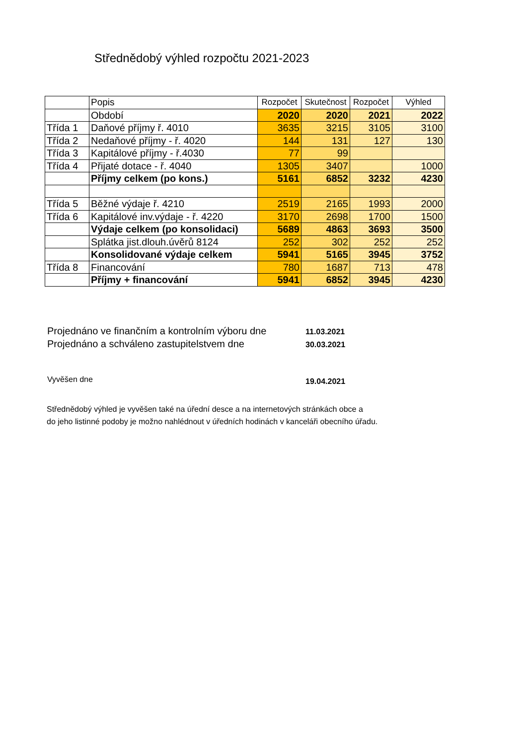Střednědobý výhled rozpočtu 2021-2023
| | Popis | Rozpočet | Skutečnost | Rozpočet | Výhled |
| --- | --- | --- | --- | --- | --- |
| | Období | 2020 | 2020 | 2021 | 2022 |
| Třída 1 | Daňové příjmy ř. 4010 | 3635 | 3215 | 3105 | 3100 |
| Třída 2 | Nedaňové příjmy - ř. 4020 | 144 | 131 | 127 | 130 |
| Třída 3 | Kapitálové příjmy - ř.4030 | 77 | 99 | | |
| Třída 4 | Přijaté dotace - ř. 4040 | 1305 | 3407 | | 1000 |
| | Příjmy celkem (po kons.) | 5161 | 6852 | 3232 | 4230 |
| Třída 5 | Běžné výdaje ř. 4210 | 2519 | 2165 | 1993 | 2000 |
| Třída 6 | Kapitálové inv.výdaje - ř. 4220 | 3170 | 2698 | 1700 | 1500 |
| | Výdaje celkem (po konsolidaci) | 5689 | 4863 | 3693 | 3500 |
| | Splátka jist.dlouh.úvěrů 8124 | 252 | 302 | 252 | 252 |
| | Konsolidované výdaje celkem | 5941 | 5165 | 3945 | 3752 |
| Třída 8 | Financování | 780 | 1687 | 713 | 478 |
| | Příjmy + financování | 5941 | 6852 | 3945 | 4230 |
Projednáno ve finančním a kontrolním výboru dne 11.03.2021
Projednáno a schváleno zastupitelstvem dne 30.03.2021
Vyvěšen dne 19.04.2021
Střednědobý výhled je vyvěšen také na úřední desce a na internetových stránkách obce a
do jeho listinné podoby je možno nahlédnout v úředních hodinách v kanceláři obecního úřadu.